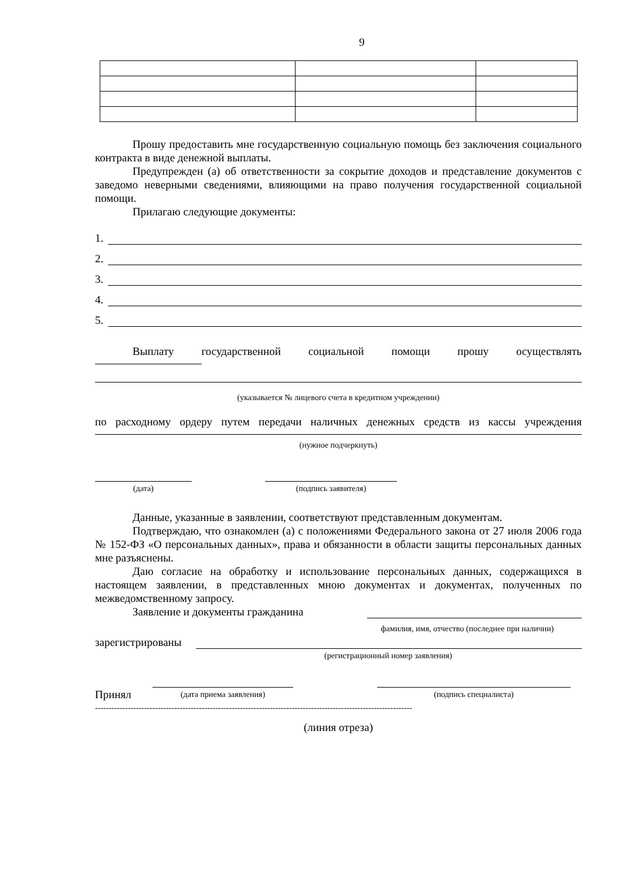9
Прошу предоставить мне государственную социальную помощь без заключения социального контракта в виде денежной выплаты.
Предупрежден (а) об ответственности за сокрытие доходов и представление документов с заведомо неверными сведениями, влияющими на право получения государственной социальной помощи.
Прилагаю следующие документы:
1.
2.
3.
4.
5.
Выплату государственной социальной помощи прошу осуществлять
(указывается № лицевого счета в кредитном учреждении)
по расходному ордеру путем передачи наличных денежных средств из кассы учреждения
(нужное подчеркнуть)
(дата)
(подпись заявителя)
Данные, указанные в заявлении, соответствуют представленным документам.
Подтверждаю, что ознакомлен (а) с положениями Федерального закона от 27 июля 2006 года № 152-ФЗ «О персональных данных», права и обязанности в области защиты персональных данных мне разъяснены.
Даю согласие на обработку и использование персональных данных, содержащихся в настоящем заявлении, в представленных мною документах и документах, полученных по межведомственному запросу.
Заявление и документы гражданина
фамилия, имя, отчество (последнее при наличии)
зарегистрированы
(регистрационный номер заявления)
Принял
(дата приема заявления)
(подпись специалиста)
--------------------------------------------------------------------------------------------------------------------
(линия отреза)